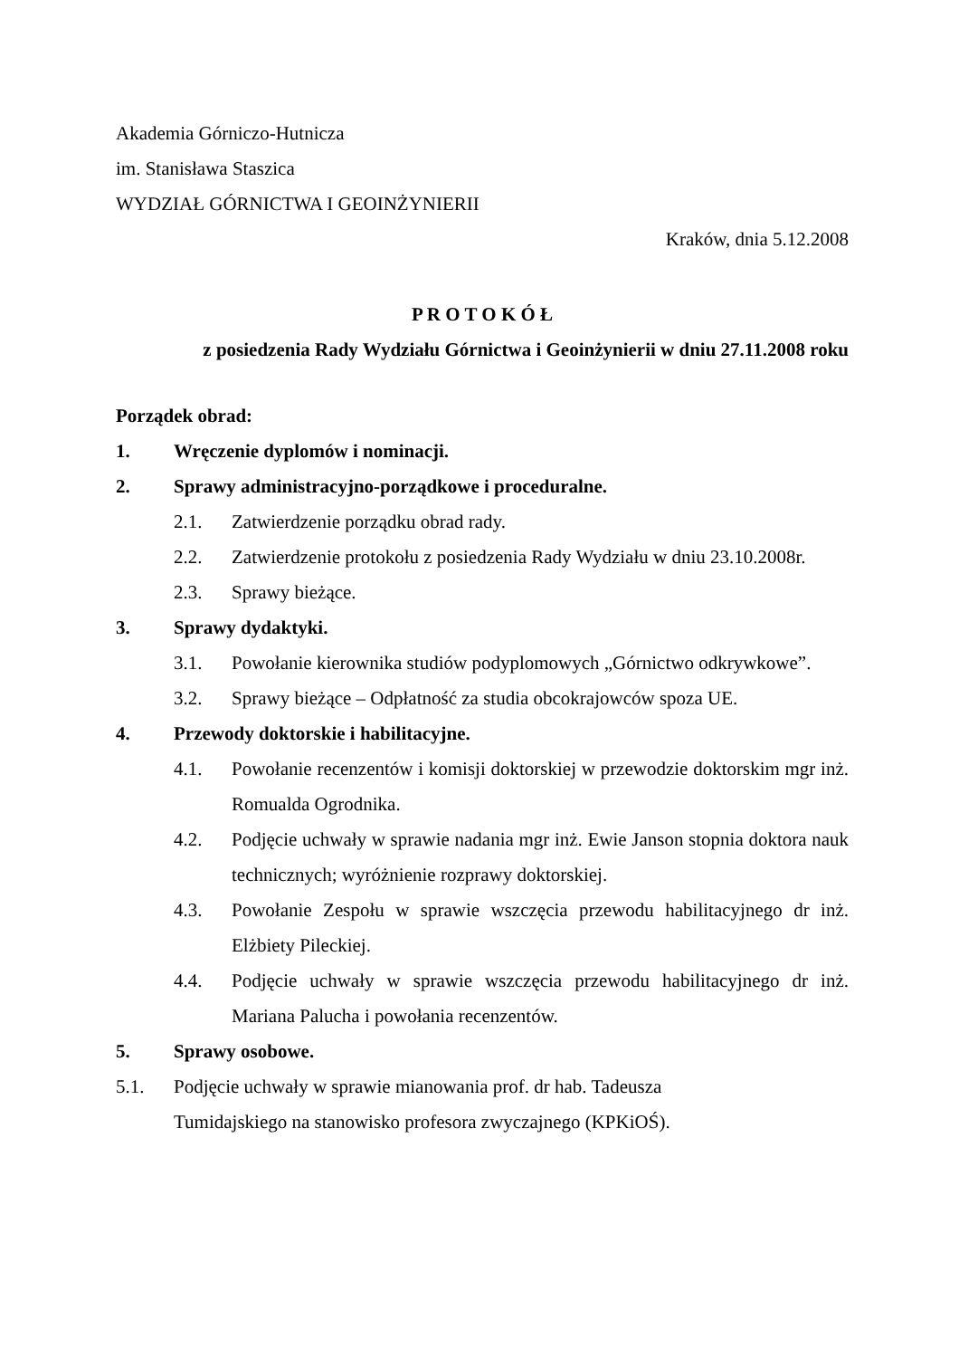Akademia Górniczo-Hutnicza
im. Stanisława Staszica
WYDZIAŁ GÓRNICTWA I GEOINŻYNIERII
Kraków, dnia 5.12.2008
P R O T O K Ó Ł
z posiedzenia Rady Wydziału Górnictwa i Geoinżynierii w dniu 27.11.2008 roku
Porządek obrad:
1. Wręczenie dyplomów i nominacji.
2. Sprawy administracyjno-porządkowe i proceduralne.
2.1. Zatwierdzenie porządku obrad rady.
2.2. Zatwierdzenie protokołu z posiedzenia Rady Wydziału w dniu 23.10.2008r.
2.3. Sprawy bieżące.
3. Sprawy dydaktyki.
3.1. Powołanie kierownika studiów podyplomowych „Górnictwo odkrywkowe”.
3.2. Sprawy bieżące – Odpłatność za studia obcokrajowców spoza UE.
4. Przewody doktorskie i habilitacyjne.
4.1. Powołanie recenzentów i komisji doktorskiej w przewodzie doktorskim mgr inż. Romualda Ogrodnika.
4.2. Podjęcie uchwały w sprawie nadania mgr inż. Ewie Janson stopnia doktora nauk technicznych; wyróżnienie rozprawy doktorskiej.
4.3. Powołanie Zespołu w sprawie wszczęcia przewodu habilitacyjnego dr inż. Elżbiety Pileckiej.
4.4. Podjęcie uchwały w sprawie wszczęcia przewodu habilitacyjnego dr inż. Mariana Palucha i powołania recenzentów.
5. Sprawy osobowe.
5.1. Podjęcie uchwały w sprawie mianowania prof. dr hab. Tadeusza
Tumidajskiego na stanowisko profesora zwyczajnego (KPKiOŚ).